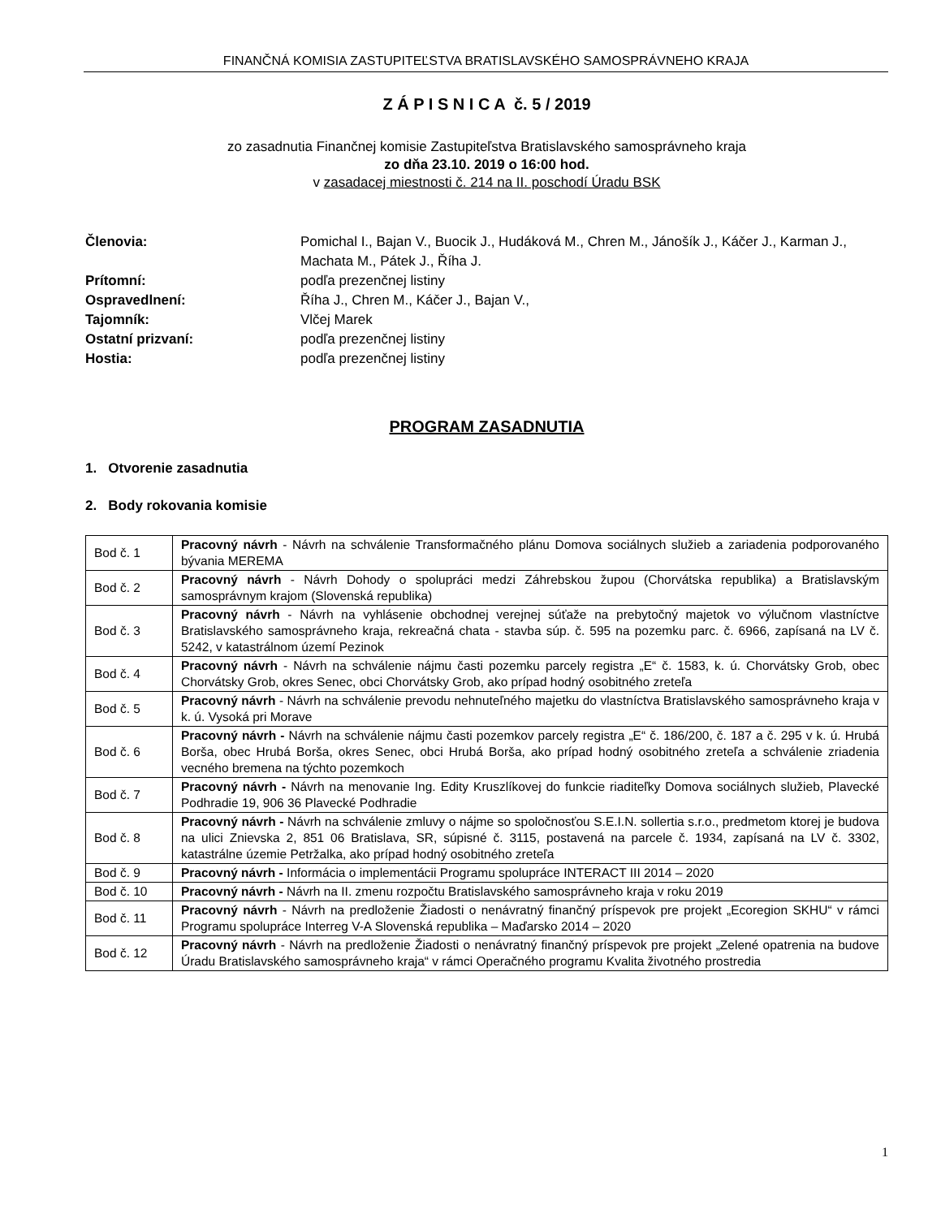FINANČNÁ KOMISIA ZASTUPITEĽSTVA BRATISLAVSKÉHO SAMOSPRÁVNEHO KRAJA
Z Á P I S N I C A č. 5 / 2019
zo zasadnutia Finančnej komisie Zastupiteľstva Bratislavského samosprávneho kraja
zo dňa 23.10. 2019 o 16:00 hod.
v zasadacej miestnosti č. 214 na II. poschodí Úradu BSK
| Členovia: | Pomichal I., Bajan V., Buocik J., Hudáková M., Chren M., Jánošík J., Káčer J., Karman J., Machata M., Pátek J., Říha J. |
| Prítomní: | podľa prezenčnej listiny |
| Ospravedlnení: | Říha J., Chren M., Káčer J., Bajan V., |
| Tajomník: | Vlčej Marek |
| Ostatní prizvaní: | podľa prezenčnej listiny |
| Hostia: | podľa prezenčnej listiny |
PROGRAM ZASADNUTIA
1. Otvorenie zasadnutia
2. Body rokovania komisie
| Bod č. 1 | Pracovný návrh - Návrh na schválenie Transformačného plánu Domova sociálnych služieb a zariadenia podporovaného bývania MEREMA |
| Bod č. 2 | Pracovný návrh - Návrh Dohody o spolupráci medzi Záhrebskou župou (Chorvátska republika) a Bratislavským samosprávnym krajom (Slovenská republika) |
| Bod č. 3 | Pracovný návrh - Návrh na vyhlásenie obchodnej verejnej súťaže na prebytočný majetok vo výlučnom vlastníctve Bratislavského samosprávneho kraja, rekreačná chata - stavba súp. č. 595 na pozemku parc. č. 6966, zapísaná na LV č. 5242, v katastrálnom území Pezinok |
| Bod č. 4 | Pracovný návrh - Návrh na schválenie nájmu časti pozemku parcely registra „E“ č. 1583, k. ú. Chorvátsky Grob, obec Chorvátsky Grob, okres Senec, obci Chorvátsky Grob, ako prípad hodný osobitného zreteľa |
| Bod č. 5 | Pracovný návrh - Návrh na schválenie prevodu nehnuteľného majetku do vlastníctva Bratislavského samosprávneho kraja v k. ú. Vysoká pri Morave |
| Bod č. 6 | Pracovný návrh - Návrh na schválenie nájmu časti pozemkov parcely registra „E“ č. 186/200, č. 187 a č. 295 v k. ú. Hrubá Borša, obec Hrubá Borša, okres Senec, obci Hrubá Borša, ako prípad hodný osobitného zreteľa a schválenie zriadenia vecného bremena na týchto pozemkoch |
| Bod č. 7 | Pracovný návrh - Návrh na menovanie Ing. Edity Kruszlíkovej do funkcie riaditeľky Domova sociálnych služieb, Plavecké Podhradie 19, 906 36 Plavecké Podhradie |
| Bod č. 8 | Pracovný návrh - Návrh na schválenie zmluvy o nájme so spoločnosťou S.E.I.N. sollertia s.r.o., predmetom ktorej je budova na ulici Znievska 2, 851 06 Bratislava, SR, súpisné č. 3115, postavená na parcele č. 1934, zapísaná na LV č. 3302, katastrálne územie Petržalka, ako prípad hodný osobitného zreteľa |
| Bod č. 9 | Pracovný návrh - Informácia o implementácii Programu spolupráce INTERACT III 2014 – 2020 |
| Bod č. 10 | Pracovný návrh - Návrh na II. zmenu rozpočtu Bratislavského samosprávneho kraja v roku 2019 |
| Bod č. 11 | Pracovný návrh - Návrh na predloženie Žiadosti o nenávratný finančný príspevok pre projekt „Ecoregion SKHU“ v rámci Programu spolupráce Interreg V-A Slovenská republika – Maďarsko 2014 – 2020 |
| Bod č. 12 | Pracovný návrh - Návrh na predloženie Žiadosti o nenávratný finančný príspevok pre projekt „Zelené opatrenia na budove Úradu Bratislavského samosprávneho kraja“ v rámci Operačného programu Kvalita životného prostredia |
1